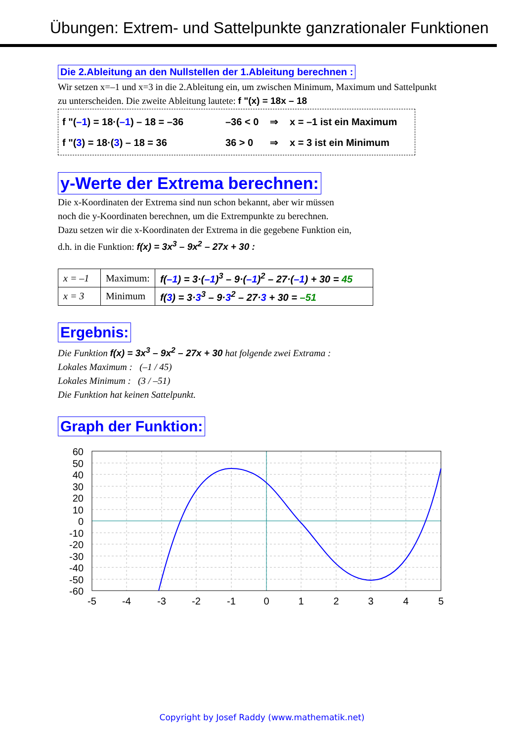Übungen: Extrem- und Sattelpunkte ganzrationaler Funktionen
Die 2.Ableitung an den Nullstellen der 1.Ableitung berechnen :
Wir setzen x=–1 und x=3 in die 2.Ableitung ein, um zwischen Minimum, Maximum und Sattelpunkt zu unterscheiden. Die zweite Ableitung lautete: f "(x) = 18x – 18
f "(–1) = 18·(–1) – 18 = –36 –36 < 0 ⇒ x = –1 ist ein Maximum
f "(3) = 18·(3) – 18 = 36 36 > 0 ⇒ x = 3 ist ein Minimum
y-Werte der Extrema berechnen:
Die x-Koordinaten der Extrema sind nun schon bekannt, aber wir müssen
noch die y-Koordinaten berechnen, um die Extrempunkte zu berechnen.
Dazu setzen wir die x-Koordinaten der Extrema in die gegebene Funktion ein,
d.h. in die Funktion: f(x) = 3x<sup>3</sup> – 9x<sup>2</sup> – 27x + 30 :
| x = –1 | Maximum: | f( –1 ) = 3·( –1 )<sup>3</sup> – 9·( –1 )<sup>2</sup> – 27·( –1 ) + 30 = 45 |
| x = 3 | Minimum | f( 3 ) = 3· 3<sup>3</sup> – 9· 3<sup>2</sup> – 27· 3 + 30 = –51 |
Ergebnis:
Die Funktion f(x) = 3x<sup>3</sup> – 9x<sup>2</sup> – 27x + 30 hat folgende zwei Extrama :
Lokales Maximum : (–1 / 45)
Lokales Minimum : (3 / –51)
Die Funktion hat keinen Sattelpunkt.
Graph der Funktion:
60
50
40
30
20
10
0
-10
-20
-30
-40
-50
-60
-5
-4
-3
-2
-1
0
1
2
3
4
5
Copyright by Josef Raddy (www.mathematik.net)